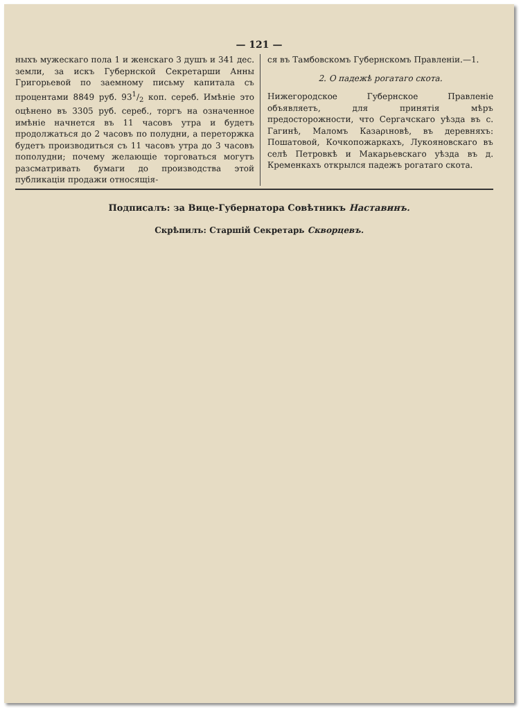— 121 —
ныхъ мужескаго пола 1 и женскаго 3 душъ и 341 дес. земли, за искъ Губернской Секретарши Анны Григорьевой по заемному письму капитала съ процентами 8849 руб. 931/2 коп. сереб. Имѣніе это оцѣнено въ 3305 руб. сереб., торгъ на означенное имѣніе начнется въ 11 часовъ утра и будетъ продолжаться до 2 часовъ по полудни, а переторжка будетъ производиться съ 11 часовъ утра до 3 часовъ пополудни; почему желающіе торговаться могутъ разсматривать бумаги до производства этой публикаціи продажи относящія-
ся въ Тамбовскомъ Губернскомъ Правленіи.—1.
2. О падежѣ рогатаго скота.
Нижегородское Губернское Правленіе объявляетъ, для принятія мѣръ предосторожности, что Сергачскаго уѣзда въ с. Гагинѣ, Маломъ Казаριновѣ, въ деревняхъ: Пошатовой, Кочкопожаркахъ, Лукояновскаго въ селѣ Петровкѣ и Макарьевскаго уѣзда въ д. Кременкахъ открылся падежъ рогатаго скота.
Подписалъ: за Вице-Губернатора Совѣтникъ Наставинъ.
Скрѣпилъ: Старшій Секретарь Скворцевъ.